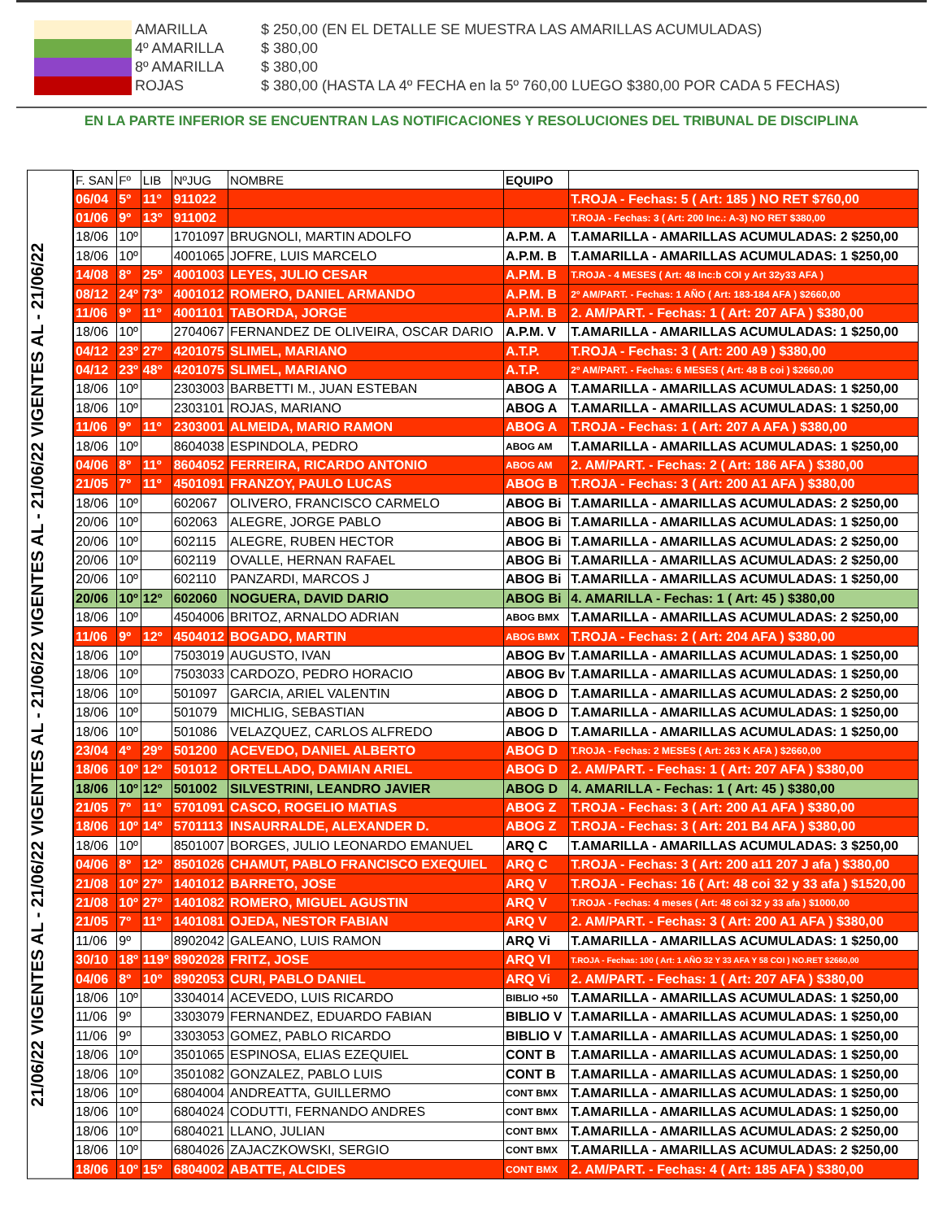AMARILLA
4º AMARILLA
8º AMARILLA
ROJAS
$ 250,00 (EN EL DETALLE SE MUESTRA LAS AMARILLAS ACUMULADAS)
$ 380,00
$ 380,00
$ 380,00 (HASTA LA 4º FECHA en la 5º 760,00 LUEGO $380,00 POR CADA 5 FECHAS)
EN LA PARTE INFERIOR SE ENCUENTRAN LAS NOTIFICACIONES Y RESOLUCIONES DEL TRIBUNAL DE DISCIPLINA
21/06/22 VIGENTES AL - 21/06/22 VIGENTES AL - 21/06/22 VIGENTES AL - 21/06/22 VIGENTES AL - 21/06/22
| F. SAN | Fº | LIB | NºJUG | NOMBRE | EQUIPO | |
| --- | --- | --- | --- | --- | --- | --- |
| 06/04 | 5º | 11º | 911022 | | | T.ROJA - Fechas: 5 ( Art: 185 ) NO RET $760,00 |
| 01/06 | 9º | 13º | 911002 | | | T.ROJA - Fechas: 3 ( Art: 200 Inc.: A-3) NO RET $380,00 |
| 18/06 | 10º | | 1701097 | BRUGNOLI, MARTIN ADOLFO | A.P.M. A | T.AMARILLA - AMARILLAS ACUMULADAS: 2 $250,00 |
| 18/06 | 10º | | 4001065 | JOFRE, LUIS MARCELO | A.P.M. B | T.AMARILLA - AMARILLAS ACUMULADAS: 1 $250,00 |
| 14/08 | 8º | 25º | 4001003 | LEYES, JULIO CESAR | A.P.M. B | T.ROJA - 4 MESES ( Art: 48 Inc:b COI y Art 32y33 AFA ) |
| 08/12 | 24º | 73º | 4001012 | ROMERO, DANIEL ARMANDO | A.P.M. B | 2º AM/PART. - Fechas: 1 AÑO ( Art: 183-184 AFA ) $2660,00 |
| 11/06 | 9º | 11º | 4001101 | TABORDA, JORGE | A.P.M. B | 2. AM/PART. - Fechas: 1 ( Art: 207 AFA ) $380,00 |
| 18/06 | 10º | | 2704067 | FERNANDEZ DE OLIVEIRA, OSCAR DARIO | A.P.M. V | T.AMARILLA - AMARILLAS ACUMULADAS: 1 $250,00 |
| 04/12 | 23º | 27º | 4201075 | SLIMEL, MARIANO | A.T.P. | T.ROJA - Fechas: 3 ( Art: 200 A9 ) $380,00 |
| 04/12 | 23º | 48º | 4201075 | SLIMEL, MARIANO | A.T.P. | 2º AM/PART. - Fechas: 6 MESES ( Art: 48 B coi ) $2660,00 |
| 18/06 | 10º | | 2303003 | BARBETTI M., JUAN ESTEBAN | ABOG A | T.AMARILLA - AMARILLAS ACUMULADAS: 1 $250,00 |
| 18/06 | 10º | | 2303101 | ROJAS, MARIANO | ABOG A | T.AMARILLA - AMARILLAS ACUMULADAS: 1 $250,00 |
| 11/06 | 9º | 11º | 2303001 | ALMEIDA, MARIO RAMON | ABOG A | T.ROJA - Fechas: 1 ( Art: 207 A AFA ) $380,00 |
| 18/06 | 10º | | 8604038 | ESPINDOLA, PEDRO | ABOG AM | T.AMARILLA - AMARILLAS ACUMULADAS: 1 $250,00 |
| 04/06 | 8º | 11º | 8604052 | FERREIRA, RICARDO ANTONIO | ABOG AM | 2. AM/PART. - Fechas: 2 ( Art: 186 AFA ) $380,00 |
| 21/05 | 7º | 11º | 4501091 | FRANZOY, PAULO LUCAS | ABOG B | T.ROJA - Fechas: 3 ( Art: 200 A1 AFA ) $380,00 |
| 18/06 | 10º | | 602067 | OLIVERO, FRANCISCO CARMELO | ABOG Bi | T.AMARILLA - AMARILLAS ACUMULADAS: 2 $250,00 |
| 20/06 | 10º | | 602063 | ALEGRE, JORGE PABLO | ABOG Bi | T.AMARILLA - AMARILLAS ACUMULADAS: 1 $250,00 |
| 20/06 | 10º | | 602115 | ALEGRE, RUBEN HECTOR | ABOG Bi | T.AMARILLA - AMARILLAS ACUMULADAS: 2 $250,00 |
| 20/06 | 10º | | 602119 | OVALLE, HERNAN RAFAEL | ABOG Bi | T.AMARILLA - AMARILLAS ACUMULADAS: 2 $250,00 |
| 20/06 | 10º | | 602110 | PANZARDI, MARCOS J | ABOG Bi | T.AMARILLA - AMARILLAS ACUMULADAS: 1 $250,00 |
| 20/06 | 10º | 12º | 602060 | NOGUERA, DAVID DARIO | ABOG Bi | 4. AMARILLA - Fechas: 1 ( Art: 45 ) $380,00 |
| 18/06 | 10º | | 4504006 | BRITOZ, ARNALDO ADRIAN | ABOG BMX | T.AMARILLA - AMARILLAS ACUMULADAS: 2 $250,00 |
| 11/06 | 9º | 12º | 4504012 | BOGADO, MARTIN | ABOG BMX | T.ROJA - Fechas: 2 ( Art: 204 AFA ) $380,00 |
| 18/06 | 10º | | 7503019 | AUGUSTO, IVAN | ABOG Bv | T.AMARILLA - AMARILLAS ACUMULADAS: 1 $250,00 |
| 18/06 | 10º | | 7503033 | CARDOZO, PEDRO HORACIO | ABOG Bv | T.AMARILLA - AMARILLAS ACUMULADAS: 1 $250,00 |
| 18/06 | 10º | | 501097 | GARCIA, ARIEL VALENTIN | ABOG D | T.AMARILLA - AMARILLAS ACUMULADAS: 2 $250,00 |
| 18/06 | 10º | | 501079 | MICHLIG, SEBASTIAN | ABOG D | T.AMARILLA - AMARILLAS ACUMULADAS: 1 $250,00 |
| 18/06 | 10º | | 501086 | VELAZQUEZ, CARLOS ALFREDO | ABOG D | T.AMARILLA - AMARILLAS ACUMULADAS: 1 $250,00 |
| 23/04 | 4º | 29º | 501200 | ACEVEDO, DANIEL ALBERTO | ABOG D | T.ROJA - Fechas: 2 MESES ( Art: 263 K AFA ) $2660,00 |
| 18/06 | 10º | 12º | 501012 | ORTELLADO, DAMIAN ARIEL | ABOG D | 2. AM/PART. - Fechas: 1 ( Art: 207 AFA ) $380,00 |
| 18/06 | 10º | 12º | 501002 | SILVESTRINI, LEANDRO JAVIER | ABOG D | 4. AMARILLA - Fechas: 1 ( Art: 45 ) $380,00 |
| 21/05 | 7º | 11º | 5701091 | CASCO, ROGELIO MATIAS | ABOG Z | T.ROJA - Fechas: 3 ( Art: 200 A1 AFA ) $380,00 |
| 18/06 | 10º | 14º | 5701113 | INSAURRALDE, ALEXANDER D. | ABOG Z | T.ROJA - Fechas: 3 ( Art: 201 B4 AFA ) $380,00 |
| 18/06 | 10º | | 8501007 | BORGES, JULIO LEONARDO EMANUEL | ARQ C | T.AMARILLA - AMARILLAS ACUMULADAS: 3 $250,00 |
| 04/06 | 8º | 12º | 8501026 | CHAMUT, PABLO FRANCISCO EXEQUIEL | ARQ C | T.ROJA - Fechas: 3 ( Art: 200 a11 207 J afa ) $380,00 |
| 21/08 | 10º | 27º | 1401012 | BARRETO, JOSE | ARQ V | T.ROJA - Fechas: 16 ( Art: 48 coi 32 y 33 afa ) $1520,00 |
| 21/08 | 10º | 27º | 1401082 | ROMERO, MIGUEL AGUSTIN | ARQ V | T.ROJA - Fechas: 4 meses ( Art: 48 coi 32 y 33 afa ) $1000,00 |
| 21/05 | 7º | 11º | 1401081 | OJEDA, NESTOR FABIAN | ARQ V | 2. AM/PART. - Fechas: 3 ( Art: 200 A1 AFA ) $380,00 |
| 11/06 | 9º | | 8902042 | GALEANO, LUIS RAMON | ARQ Vi | T.AMARILLA - AMARILLAS ACUMULADAS: 1 $250,00 |
| 30/10 | 18º | 119º | 8902028 | FRITZ, JOSE | ARQ VI | T.ROJA - Fechas: 100 ( Art: 1 AÑO 32 Y 33 AFA Y 58 COI ) NO.RET $2660,00 |
| 04/06 | 8º | 10º | 8902053 | CURI, PABLO DANIEL | ARQ Vi | 2. AM/PART. - Fechas: 1 ( Art: 207 AFA ) $380,00 |
| 18/06 | 10º | | 3304014 | ACEVEDO, LUIS RICARDO | BIBLIO +50 | T.AMARILLA - AMARILLAS ACUMULADAS: 1 $250,00 |
| 11/06 | 9º | | 3303079 | FERNANDEZ, EDUARDO FABIAN | BIBLIO V | T.AMARILLA - AMARILLAS ACUMULADAS: 1 $250,00 |
| 11/06 | 9º | | 3303053 | GOMEZ, PABLO RICARDO | BIBLIO V | T.AMARILLA - AMARILLAS ACUMULADAS: 1 $250,00 |
| 18/06 | 10º | | 3501065 | ESPINOSA, ELIAS EZEQUIEL | CONT B | T.AMARILLA - AMARILLAS ACUMULADAS: 1 $250,00 |
| 18/06 | 10º | | 3501082 | GONZALEZ, PABLO LUIS | CONT B | T.AMARILLA - AMARILLAS ACUMULADAS: 1 $250,00 |
| 18/06 | 10º | | 6804004 | ANDREATTA, GUILLERMO | CONT BMX | T.AMARILLA - AMARILLAS ACUMULADAS: 1 $250,00 |
| 18/06 | 10º | | 6804024 | CODUTTI, FERNANDO ANDRES | CONT BMX | T.AMARILLA - AMARILLAS ACUMULADAS: 1 $250,00 |
| 18/06 | 10º | | 6804021 | LLANO, JULIAN | CONT BMX | T.AMARILLA - AMARILLAS ACUMULADAS: 2 $250,00 |
| 18/06 | 10º | | 6804026 | ZAJACZKOWSKI, SERGIO | CONT BMX | T.AMARILLA - AMARILLAS ACUMULADAS: 2 $250,00 |
| 18/06 | 10º | 15º | 6804002 | ABATTE, ALCIDES | CONT BMX | 2. AM/PART. - Fechas: 4 ( Art: 185 AFA ) $380,00 |